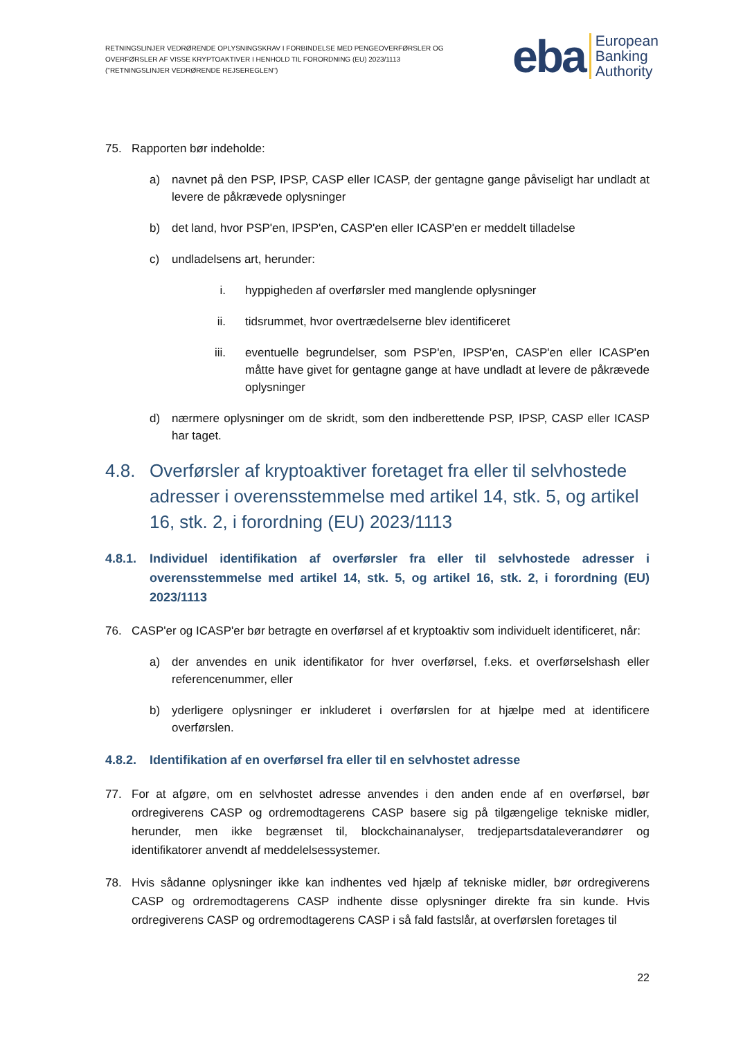RETNINGSLINJER VEDRØRENDE OPLYSNINGSKRAV I FORBINDELSE MED PENGEOVERFØRSLER OG OVERFØRSLER AF VISSE KRYPTOAKTIVER I HENHOLD TIL FORORDNING (EU) 2023/1113 ("RETNINGSLINJER VEDRØRENDE REJSEREGLEN")
eba European
Banking
Authority
75. Rapporten bør indeholde:
a) navnet på den PSP, IPSP, CASP eller ICASP, der gentagne gange påviseligt har undladt at levere de påkrævede oplysninger
b) det land, hvor PSP'en, IPSP'en, CASP'en eller ICASP'en er meddelt tilladelse
c) undladelsens art, herunder:
i. hyppigheden af overførsler med manglende oplysninger
ii. tidsrummet, hvor overtrædelserne blev identificeret
iii. eventuelle begrundelser, som PSP'en, IPSP'en, CASP'en eller ICASP'en måtte have givet for gentagne gange at have undladt at levere de påkrævede oplysninger
d) nærmere oplysninger om de skridt, som den indberettende PSP, IPSP, CASP eller ICASP har taget.
4.8. Overførsler af kryptoaktiver foretaget fra eller til selvhostede adresser i overensstemmelse med artikel 14, stk. 5, og artikel 16, stk. 2, i forordning (EU) 2023/1113
4.8.1. Individuel identifikation af overførsler fra eller til selvhostede adresser i overensstemmelse med artikel 14, stk. 5, og artikel 16, stk. 2, i forordning (EU) 2023/1113
76. CASP'er og ICASP'er bør betragte en overførsel af et kryptoaktiv som individuelt identificeret, når:
a) der anvendes en unik identifikator for hver overførsel, f.eks. et overførselshash eller referencenummer, eller
b) yderligere oplysninger er inkluderet i overførslen for at hjælpe med at identificere overførslen.
4.8.2. Identifikation af en overførsel fra eller til en selvhostet adresse
77. For at afgøre, om en selvhostet adresse anvendes i den anden ende af en overførsel, bør ordregiverens CASP og ordremodtagerens CASP basere sig på tilgængelige tekniske midler, herunder, men ikke begrænset til, blockchainanalyser, tredjepartsdataleverandører og identifikatorer anvendt af meddelelsessystemer.
78. Hvis sådanne oplysninger ikke kan indhentes ved hjælp af tekniske midler, bør ordregiverens CASP og ordremodtagerens CASP indhente disse oplysninger direkte fra sin kunde. Hvis ordregiverens CASP og ordremodtagerens CASP i så fald fastslår, at overførslen foretages til
22